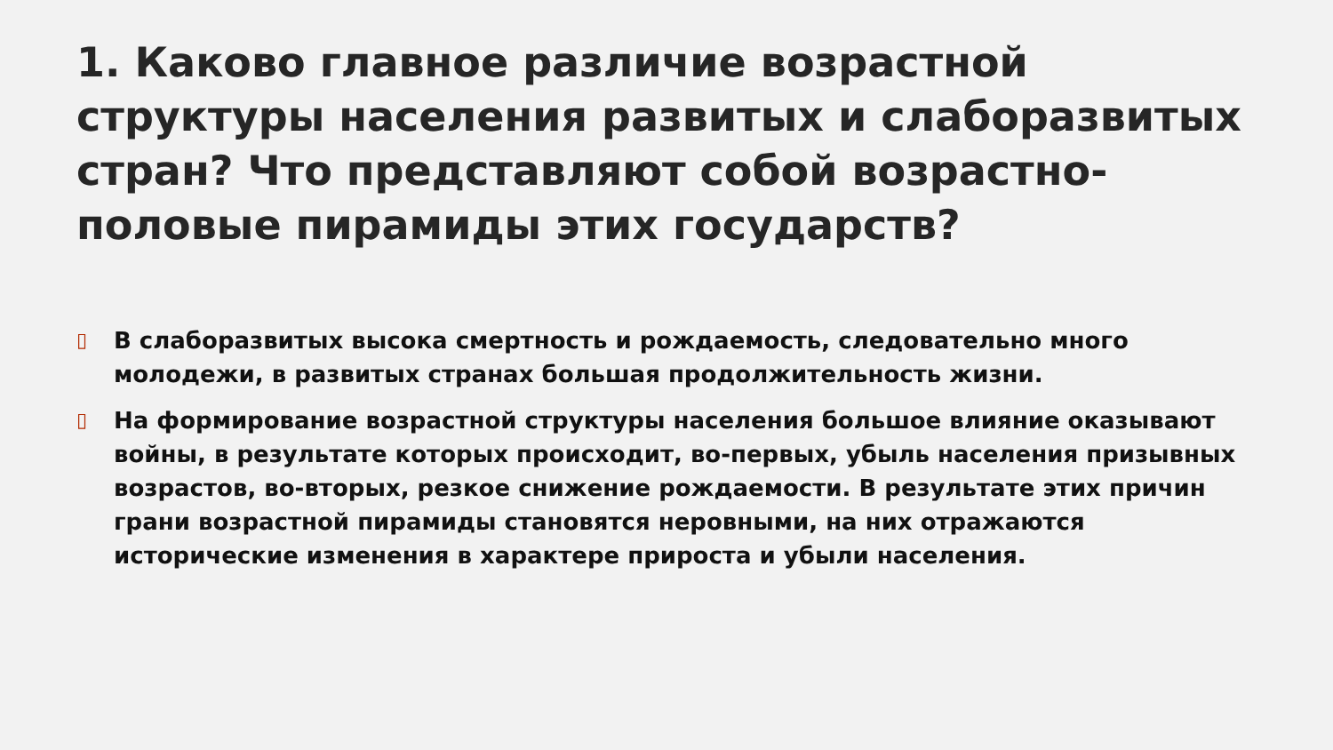1. Каково главное различие возрастной структуры населения развитых и слаборазвитых стран? Что представляют собой возрастно-половые пирамиды этих государств?
▯ В слаборазвитых высока смертность и рождаемость, следовательно много молодежи, в развитых странах большая продолжительность жизни.
▯ На формирование возрастной структуры населения большое влияние оказывают войны, в результате которых происходит, во-первых, убыль населения призывных возрастов, во-вторых, резкое снижение рождаемости. В результате этих причин грани возрастной пирамиды становятся неровными, на них отражаются исторические изменения в характере прироста и убыли населения.